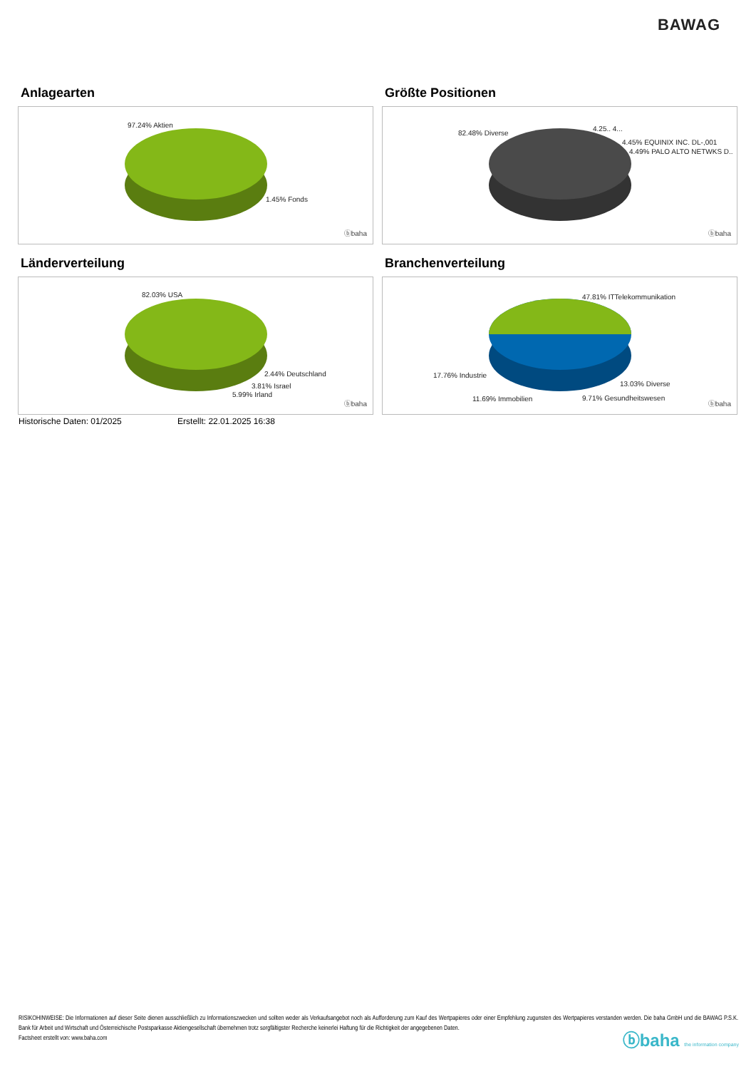BAWAG
Anlagearten
97.24% Aktien
1.45% Fonds
ⓑbaha
Größte Positionen
82.48% Diverse
4.25.. 4...
4.45% EQUINIX INC. DL-,001
4.49% PALO ALTO NETWKS D..
ⓑbaha
Länderverteilung
82.03% USA
2.44% Deutschland
3.81% Israel
5.99% Irland
ⓑbaha
Branchenverteilung
47.81% ITTelekommunikation
17.76% Industrie
13.03% Diverse
11.69% Immobilien 9.71% Gesundheitswesen
ⓑbaha
Historische Daten: 01/2025 Erstellt: 22.01.2025 16:38
RISIKOHINWEISE: Die Informationen auf dieser Seite dienen ausschließlich zu Informationszwecken und sollten weder als Verkaufsangebot noch als Aufforderung zum Kauf des Wertpapieres oder einer Empfehlung zugunsten des Wertpapieres verstanden werden. Die baha GmbH und die BAWAG P.S.K. Bank für Arbeit und Wirtschaft und Österreichische Postsparkasse Aktiengesellschaft übernehmen trotz sorgfältigster Recherche keinerlei Haftung für die Richtigkeit der angegebenen Daten.
Factsheet erstellt von: www.baha.com
ⓑbaha the information company